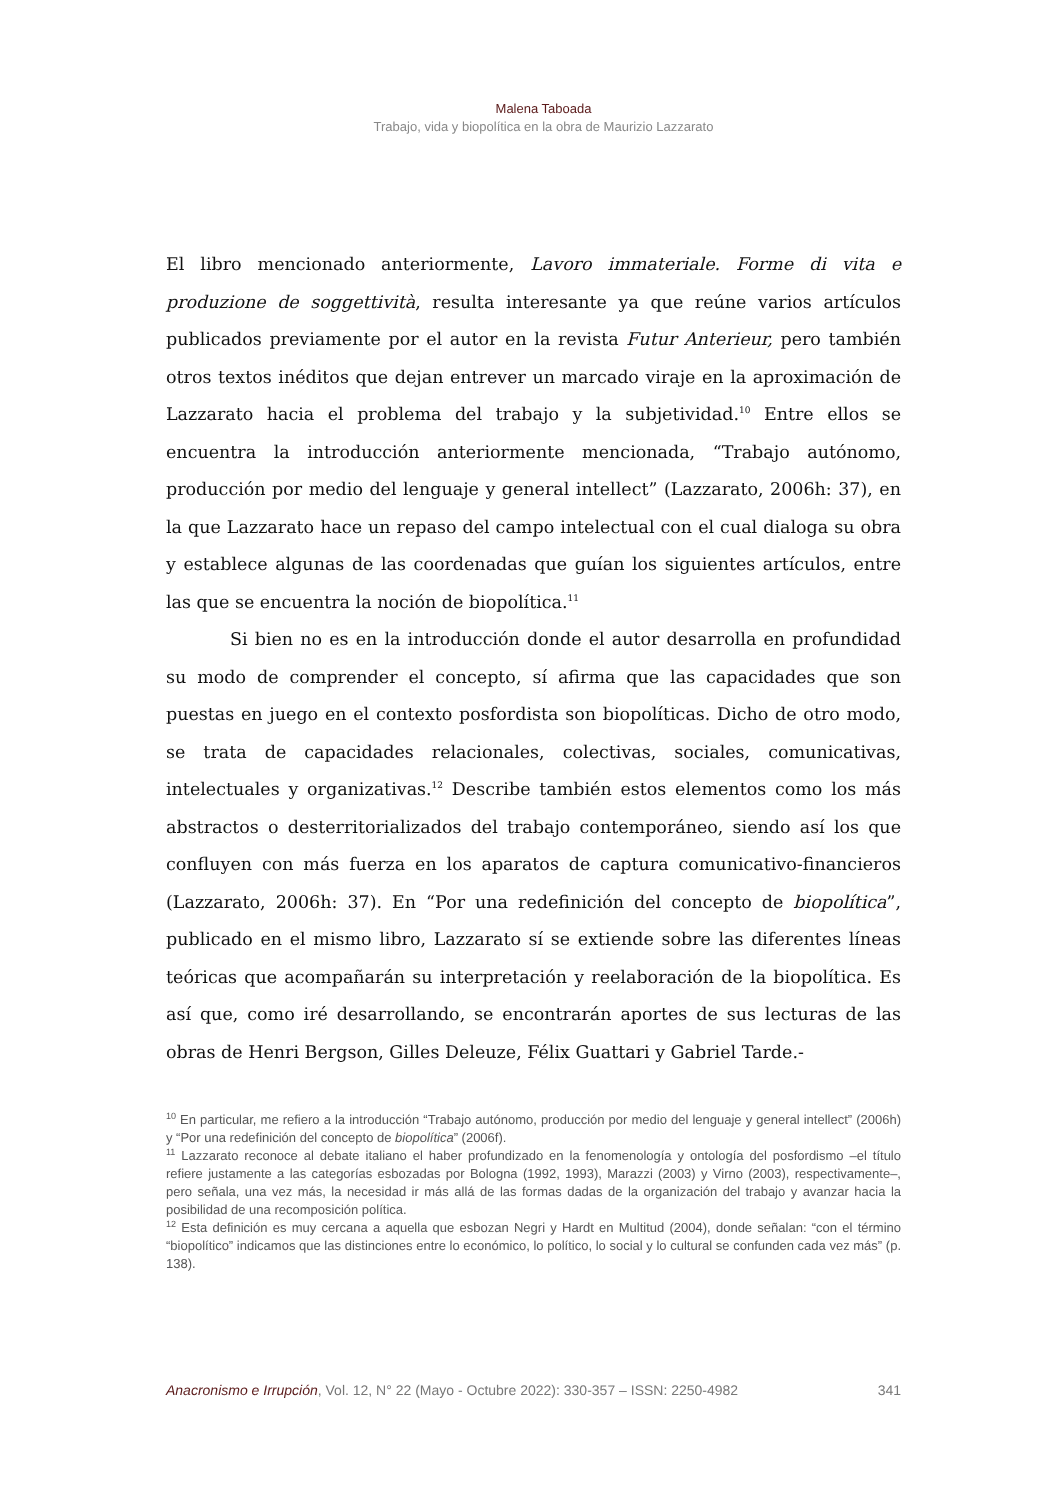Malena Taboada
Trabajo, vida y biopolítica en la obra de Maurizio Lazzarato
El libro mencionado anteriormente, Lavoro immateriale. Forme di vita e produzione de soggettività, resulta interesante ya que reúne varios artículos publicados previamente por el autor en la revista Futur Anterieur, pero también otros textos inéditos que dejan entrever un marcado viraje en la aproximación de Lazzarato hacia el problema del trabajo y la subjetividad.<sup>10</sup> Entre ellos se encuentra la introducción anteriormente mencionada, “Trabajo autónomo, producción por medio del lenguaje y general intellect” (Lazzarato, 2006h: 37), en la que Lazzarato hace un repaso del campo intelectual con el cual dialoga su obra y establece algunas de las coordenadas que guían los siguientes artículos, entre las que se encuentra la noción de biopolítica.<sup>11</sup>
Si bien no es en la introducción donde el autor desarrolla en profundidad su modo de comprender el concepto, sí afirma que las capacidades que son puestas en juego en el contexto posfordista son biopolíticas. Dicho de otro modo, se trata de capacidades relacionales, colectivas, sociales, comunicativas, intelectuales y organizativas.<sup>12</sup> Describe también estos elementos como los más abstractos o desterritorializados del trabajo contemporáneo, siendo así los que confluyen con más fuerza en los aparatos de captura comunicativo-financieros (Lazzarato, 2006h: 37). En “Por una redefinición del concepto de biopolítica”, publicado en el mismo libro, Lazzarato sí se extiende sobre las diferentes líneas teóricas que acompañarán su interpretación y reelaboración de la biopolítica. Es así que, como iré desarrollando, se encontrarán aportes de sus lecturas de las obras de Henri Bergson, Gilles Deleuze, Félix Guattari y Gabriel Tarde.-
<sup>10</sup> En particular, me refiero a la introducción “Trabajo autónomo, producción por medio del lenguaje y general intellect” (2006h) y “Por una redefinición del concepto de biopolítica” (2006f).
<sup>11</sup> Lazzarato reconoce al debate italiano el haber profundizado en la fenomenología y ontología del posfordismo –el título refiere justamente a las categorías esbozadas por Bologna (1992, 1993), Marazzi (2003) y Virno (2003), respectivamente–, pero señala, una vez más, la necesidad ir más allá de las formas dadas de la organización del trabajo y avanzar hacia la posibilidad de una recomposición política.
<sup>12</sup> Esta definición es muy cercana a aquella que esbozan Negri y Hardt en Multitud (2004), donde señalan: “con el término “biopolítico” indicamos que las distinciones entre lo económico, lo político, lo social y lo cultural se confunden cada vez más” (p. 138).
Anacronismo e Irrupción, Vol. 12, N° 22 (Mayo - Octubre 2022): 330-357 – ISSN: 2250-4982 341